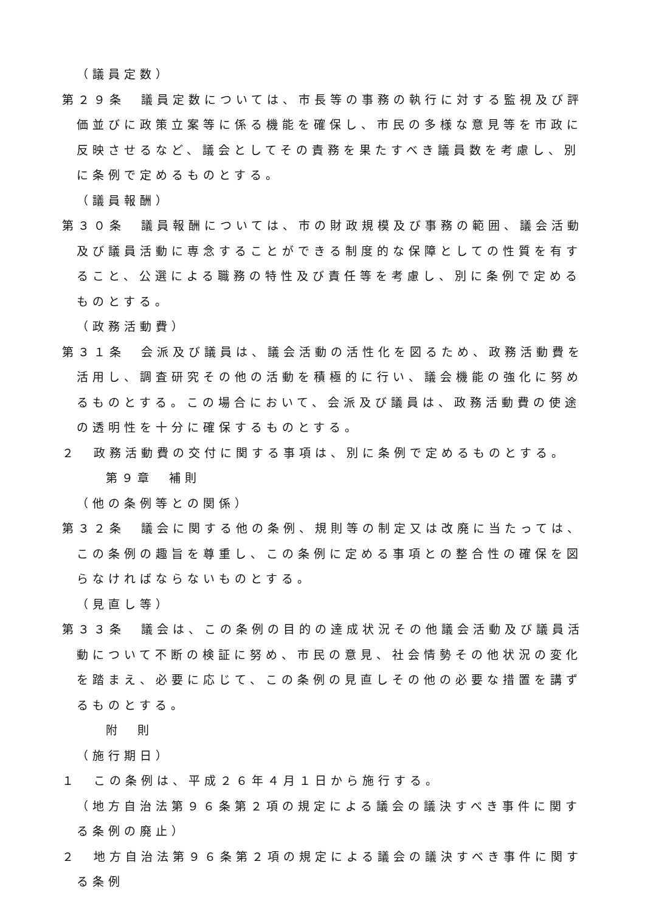（議員定数）
第２９条　議員定数については、市長等の事務の執行に対する監視及び評価並びに政策立案等に係る機能を確保し、市民の多様な意見等を市政に反映させるなど、議会としてその責務を果たすべき議員数を考慮し、別に条例で定めるものとする。
（議員報酬）
第３０条　議員報酬については、市の財政規模及び事務の範囲、議会活動及び議員活動に専念することができる制度的な保障としての性質を有すること、公選による職務の特性及び責任等を考慮し、別に条例で定めるものとする。
（政務活動費）
第３１条　会派及び議員は、議会活動の活性化を図るため、政務活動費を活用し、調査研究その他の活動を積極的に行い、議会機能の強化に努めるものとする。この場合において、会派及び議員は、政務活動費の使途の透明性を十分に確保するものとする。
２　政務活動費の交付に関する事項は、別に条例で定めるものとする。
第９章　補則
（他の条例等との関係）
第３２条　議会に関する他の条例、規則等の制定又は改廃に当たっては、この条例の趣旨を尊重し、この条例に定める事項との整合性の確保を図らなければならないものとする。
（見直し等）
第３３条　議会は、この条例の目的の達成状況その他議会活動及び議員活動について不断の検証に努め、市民の意見、社会情勢その他状況の変化を踏まえ、必要に応じて、この条例の見直しその他の必要な措置を講ずるものとする。
附　則
（施行期日）
１　この条例は、平成２６年４月１日から施行する。
（地方自治法第９６条第２項の規定による議会の議決すべき事件に関する条例の廃止）
２　地方自治法第９６条第２項の規定による議会の議決すべき事件に関する条例